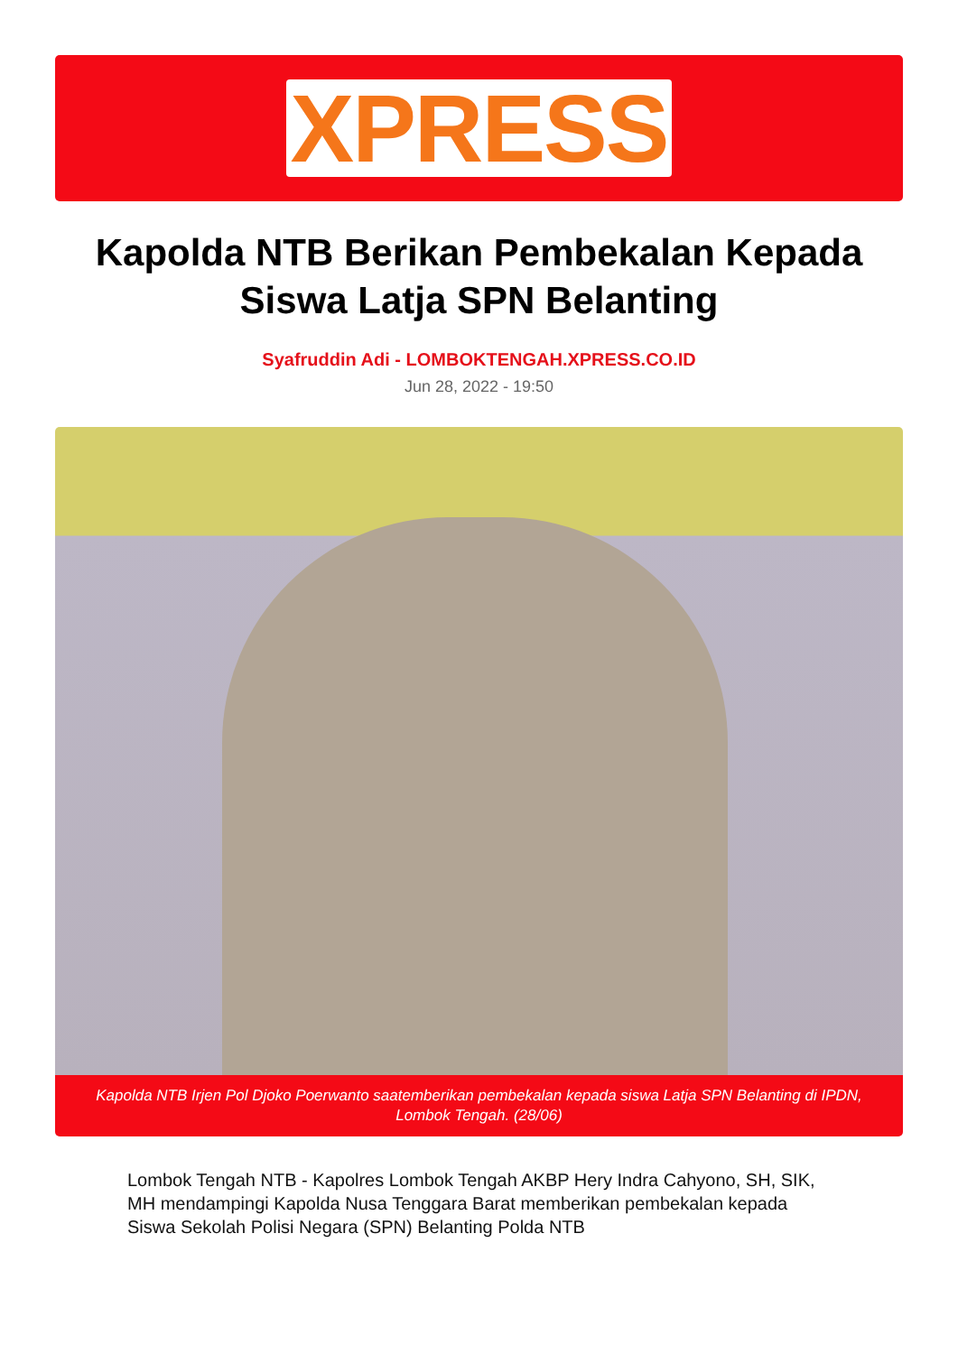XPRESS
Kapolda NTB Berikan Pembekalan Kepada Siswa Latja SPN Belanting
Syafruddin Adi - LOMBOKTENGAH.XPRESS.CO.ID
Jun 28, 2022 - 19:50
Kapolda NTB Irjen Pol Djoko Poerwanto saatemberikan pembekalan kepada siswa Latja SPN Belanting di IPDN, Lombok Tengah. (28/06)
Lombok Tengah NTB - Kapolres Lombok Tengah AKBP Hery Indra Cahyono, SH, SIK, MH mendampingi Kapolda Nusa Tenggara Barat memberikan pembekalan kepada Siswa Sekolah Polisi Negara (SPN) Belanting Polda NTB